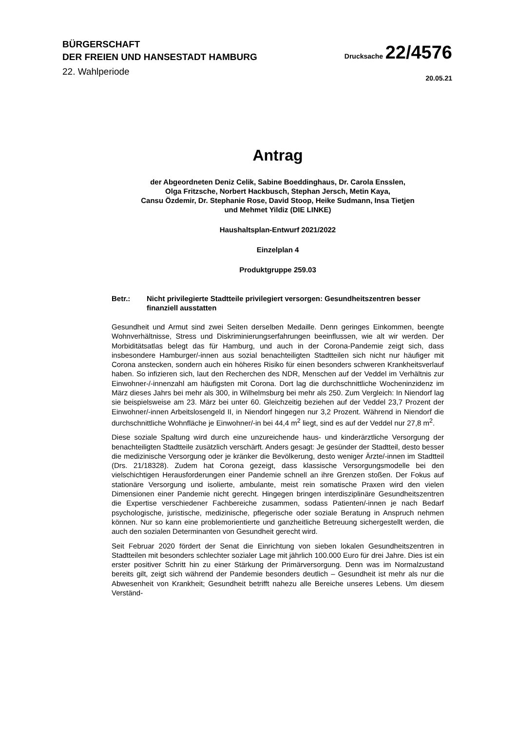BÜRGERSCHAFT
DER FREIEN UND HANSESTADT HAMBURG
22. Wahlperiode
Drucksache 22/4576
20.05.21
Antrag
der Abgeordneten Deniz Celik, Sabine Boeddinghaus, Dr. Carola Ensslen,
Olga Fritzsche, Norbert Hackbusch, Stephan Jersch, Metin Kaya,
Cansu Özdemir, Dr. Stephanie Rose, David Stoop, Heike Sudmann, Insa Tietjen
und Mehmet Yildiz (DIE LINKE)
Haushaltsplan-Entwurf 2021/2022
Einzelplan 4
Produktgruppe 259.03
Betr.: Nicht privilegierte Stadtteile privilegiert versorgen: Gesundheitszentren besser finanziell ausstatten
Gesundheit und Armut sind zwei Seiten derselben Medaille. Denn geringes Einkommen, beengte Wohnverhältnisse, Stress und Diskriminierungserfahrungen beeinflussen, wie alt wir werden. Der Morbiditätsatlas belegt das für Hamburg, und auch in der Corona-Pandemie zeigt sich, dass insbesondere Hamburger/-innen aus sozial benachteiligten Stadtteilen sich nicht nur häufiger mit Corona anstecken, sondern auch ein höheres Risiko für einen besonders schweren Krankheitsverlauf haben. So infizieren sich, laut den Recherchen des NDR, Menschen auf der Veddel im Verhältnis zur Einwohner-/-innenzahl am häufigsten mit Corona. Dort lag die durchschnittliche Wocheninzidenz im März dieses Jahrs bei mehr als 300, in Wilhelmsburg bei mehr als 250. Zum Vergleich: In Niendorf lag sie beispielsweise am 23. März bei unter 60. Gleichzeitig beziehen auf der Veddel 23,7 Prozent der Einwohner/-innen Arbeitslosengeld II, in Niendorf hingegen nur 3,2 Prozent. Während in Niendorf die durchschnittliche Wohnfläche je Einwohner/-in bei 44,4 m<sup>2</sup> liegt, sind es auf der Veddel nur 27,8 m<sup>2</sup>.
Diese soziale Spaltung wird durch eine unzureichende haus- und kinderärztliche Versorgung der benachteiligten Stadtteile zusätzlich verschärft. Anders gesagt: Je gesünder der Stadtteil, desto besser die medizinische Versorgung oder je kränker die Bevölkerung, desto weniger Ärzte/-innen im Stadtteil (Drs. 21/18328). Zudem hat Corona gezeigt, dass klassische Versorgungsmodelle bei den vielschichtigen Herausforderungen einer Pandemie schnell an ihre Grenzen stoßen. Der Fokus auf stationäre Versorgung und isolierte, ambulante, meist rein somatische Praxen wird den vielen Dimensionen einer Pandemie nicht gerecht. Hingegen bringen interdisziplinäre Gesundheitszentren die Expertise verschiedener Fachbereiche zusammen, sodass Patienten/-innen je nach Bedarf psychologische, juristische, medizinische, pflegerische oder soziale Beratung in Anspruch nehmen können. Nur so kann eine problemorientierte und ganzheitliche Betreuung sichergestellt werden, die auch den sozialen Determinanten von Gesundheit gerecht wird.
Seit Februar 2020 fördert der Senat die Einrichtung von sieben lokalen Gesundheitszentren in Stadtteilen mit besonders schlechter sozialer Lage mit jährlich 100.000 Euro für drei Jahre. Dies ist ein erster positiver Schritt hin zu einer Stärkung der Primärversorgung. Denn was im Normalzustand bereits gilt, zeigt sich während der Pandemie besonders deutlich – Gesundheit ist mehr als nur die Abwesenheit von Krankheit; Gesundheit betrifft nahezu alle Bereiche unseres Lebens. Um diesem Verständ-